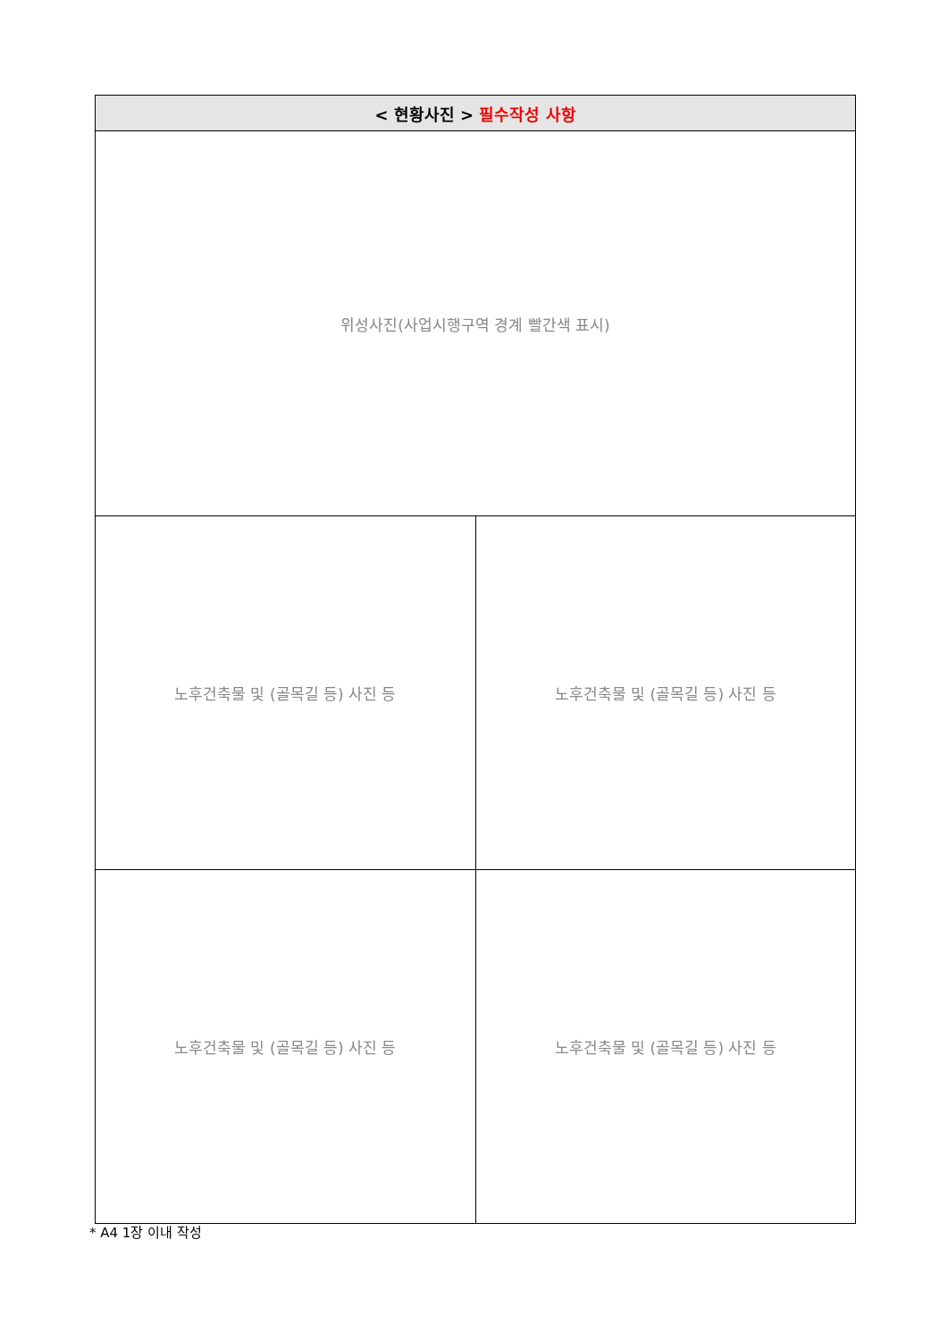| < 현황사진 > 필수작성 사항 | |
| --- | --- |
| 위성사진(사업시행구역 경계 빨간색 표시) | |
| 노후건축물 및 (골목길 등) 사진 등 | 노후건축물 및 (골목길 등) 사진 등 |
| 노후건축물 및 (골목길 등) 사진 등 | 노후건축물 및 (골목길 등) 사진 등 |
* A4 1장 이내 작성